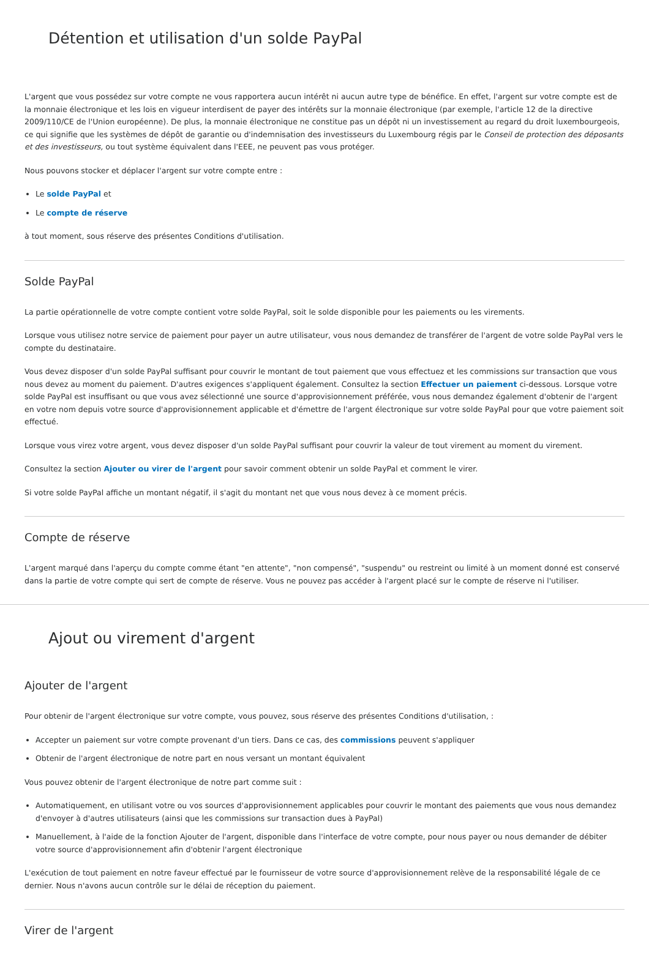Détention et utilisation d'un solde PayPal
L'argent que vous possédez sur votre compte ne vous rapportera aucun intérêt ni aucun autre type de bénéfice. En effet, l'argent sur votre compte est de la monnaie électronique et les lois en vigueur interdisent de payer des intérêts sur la monnaie électronique (par exemple, l'article 12 de la directive 2009/110/CE de l'Union européenne). De plus, la monnaie électronique ne constitue pas un dépôt ni un investissement au regard du droit luxembourgeois, ce qui signifie que les systèmes de dépôt de garantie ou d'indemnisation des investisseurs du Luxembourg régis par le Conseil de protection des déposants et des investisseurs, ou tout système équivalent dans l'EEE, ne peuvent pas vous protéger.
Nous pouvons stocker et déplacer l'argent sur votre compte entre :
Le solde PayPal et
Le compte de réserve
à tout moment, sous réserve des présentes Conditions d'utilisation.
Solde PayPal
La partie opérationnelle de votre compte contient votre solde PayPal, soit le solde disponible pour les paiements ou les virements.
Lorsque vous utilisez notre service de paiement pour payer un autre utilisateur, vous nous demandez de transférer de l'argent de votre solde PayPal vers le compte du destinataire.
Vous devez disposer d'un solde PayPal suffisant pour couvrir le montant de tout paiement que vous effectuez et les commissions sur transaction que vous nous devez au moment du paiement. D'autres exigences s'appliquent également. Consultez la section Effectuer un paiement ci-dessous. Lorsque votre solde PayPal est insuffisant ou que vous avez sélectionné une source d'approvisionnement préférée, vous nous demandez également d'obtenir de l'argent en votre nom depuis votre source d'approvisionnement applicable et d'émettre de l'argent électronique sur votre solde PayPal pour que votre paiement soit effectué.
Lorsque vous virez votre argent, vous devez disposer d'un solde PayPal suffisant pour couvrir la valeur de tout virement au moment du virement.
Consultez la section Ajouter ou virer de l'argent pour savoir comment obtenir un solde PayPal et comment le virer.
Si votre solde PayPal affiche un montant négatif, il s'agit du montant net que vous nous devez à ce moment précis.
Compte de réserve
L'argent marqué dans l'aperçu du compte comme étant "en attente", "non compensé", "suspendu" ou restreint ou limité à un moment donné est conservé dans la partie de votre compte qui sert de compte de réserve. Vous ne pouvez pas accéder à l'argent placé sur le compte de réserve ni l'utiliser.
Ajout ou virement d'argent
Ajouter de l'argent
Pour obtenir de l'argent électronique sur votre compte, vous pouvez, sous réserve des présentes Conditions d'utilisation, :
Accepter un paiement sur votre compte provenant d'un tiers. Dans ce cas, des commissions peuvent s'appliquer
Obtenir de l'argent électronique de notre part en nous versant un montant équivalent
Vous pouvez obtenir de l'argent électronique de notre part comme suit :
Automatiquement, en utilisant votre ou vos sources d'approvisionnement applicables pour couvrir le montant des paiements que vous nous demandez d'envoyer à d'autres utilisateurs (ainsi que les commissions sur transaction dues à PayPal)
Manuellement, à l'aide de la fonction Ajouter de l'argent, disponible dans l'interface de votre compte, pour nous payer ou nous demander de débiter votre source d'approvisionnement afin d'obtenir l'argent électronique
L'exécution de tout paiement en notre faveur effectué par le fournisseur de votre source d'approvisionnement relève de la responsabilité légale de ce dernier. Nous n'avons aucun contrôle sur le délai de réception du paiement.
Virer de l'argent